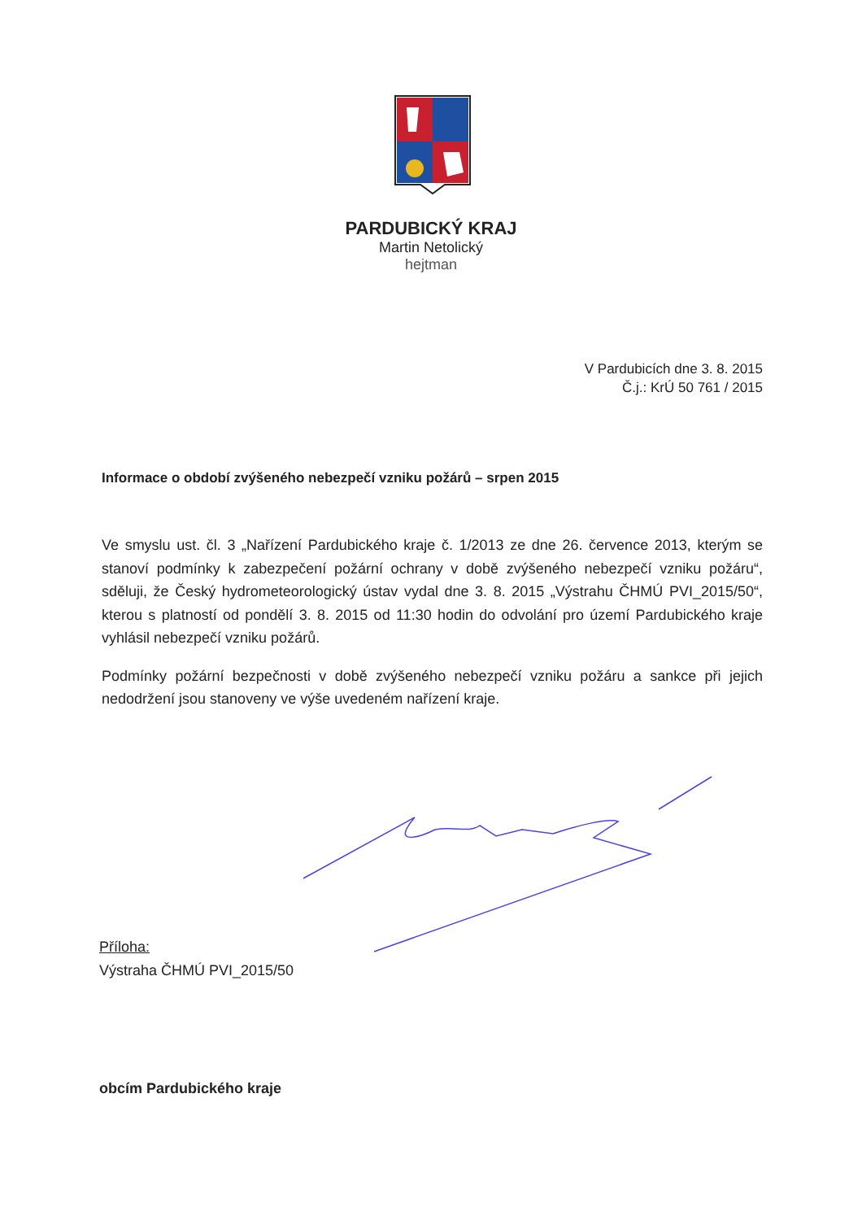PARDUBICKÝ KRAJ
Martin Netolický
hejtman
V Pardubicích dne 3. 8. 2015
Č.j.: KrÚ 50 761 / 2015
Informace o období zvýšeného nebezpečí vzniku požárů – srpen 2015
Ve smyslu ust. čl. 3 „Nařízení Pardubického kraje č. 1/2013 ze dne 26. července 2013, kterým se stanoví podmínky k zabezpečení požární ochrany v době zvýšeného nebezpečí vzniku požáru“, sděluji, že Český hydrometeorologický ústav vydal dne 3. 8. 2015 „Výstrahu ČHMÚ PVI_2015/50“, kterou s platností od pondělí 3. 8. 2015 od 11:30 hodin do odvolání pro území Pardubického kraje vyhlásil nebezpečí vzniku požárů.
Podmínky požární bezpečnosti v době zvýšeného nebezpečí vzniku požáru a sankce při jejich nedodržení jsou stanoveny ve výše uvedeném nařízení kraje.
Příloha:
Výstraha ČHMÚ PVI_2015/50
obcím Pardubického kraje